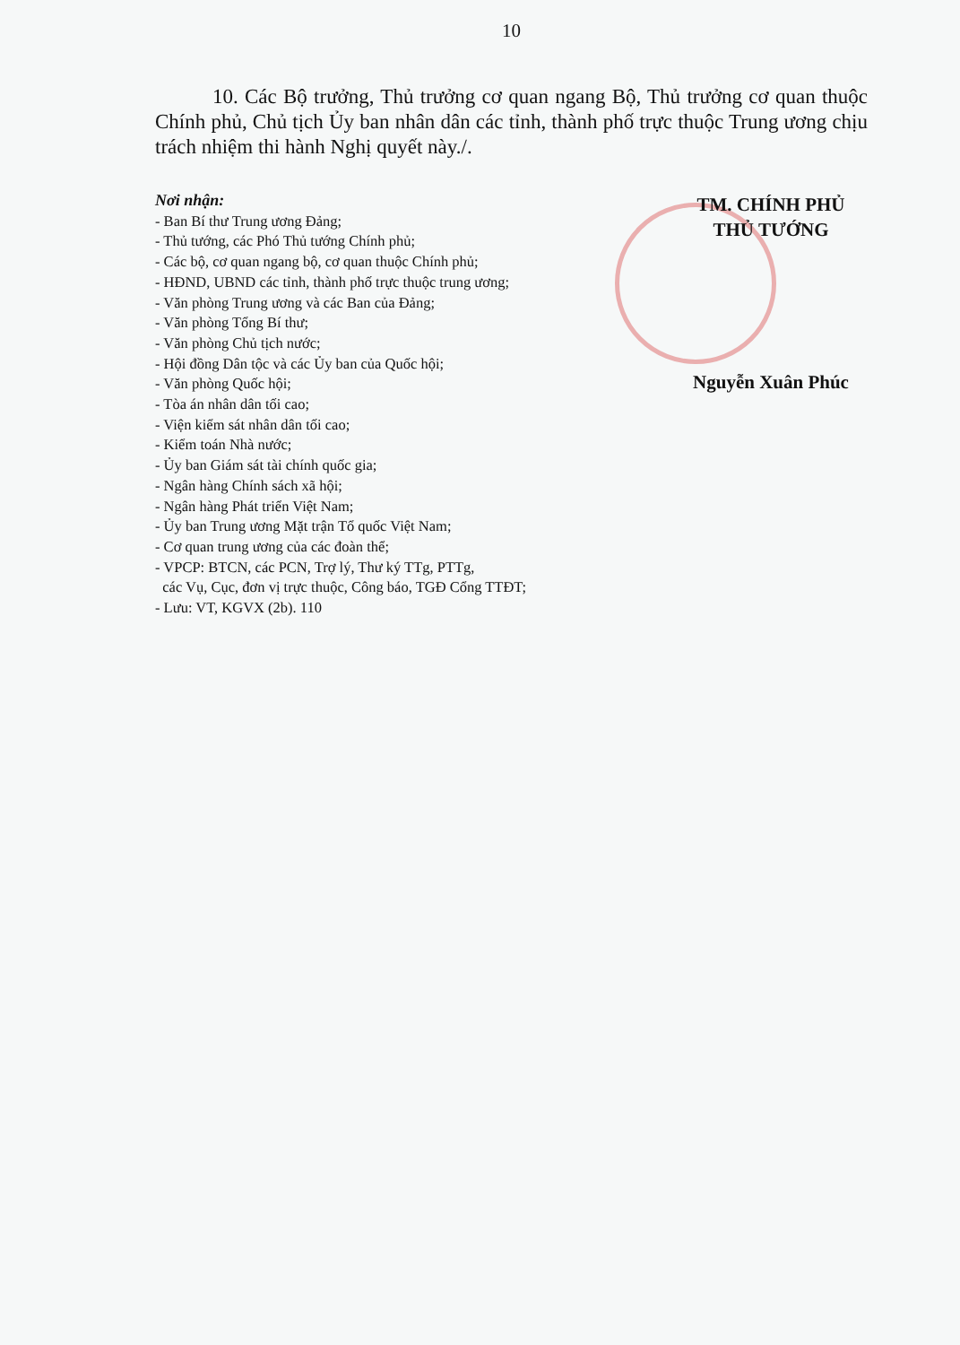10
10. Các Bộ trưởng, Thủ trưởng cơ quan ngang Bộ, Thủ trưởng cơ quan thuộc Chính phủ, Chủ tịch Ủy ban nhân dân các tỉnh, thành phố trực thuộc Trung ương chịu trách nhiệm thi hành Nghị quyết này./.
Nơi nhận:
- Ban Bí thư Trung ương Đảng;
- Thủ tướng, các Phó Thủ tướng Chính phủ;
- Các bộ, cơ quan ngang bộ, cơ quan thuộc Chính phủ;
- HĐND, UBND các tỉnh, thành phố trực thuộc trung ương;
- Văn phòng Trung ương và các Ban của Đảng;
- Văn phòng Tổng Bí thư;
- Văn phòng Chủ tịch nước;
- Hội đồng Dân tộc và các Ủy ban của Quốc hội;
- Văn phòng Quốc hội;
- Tòa án nhân dân tối cao;
- Viện kiểm sát nhân dân tối cao;
- Kiểm toán Nhà nước;
- Ủy ban Giám sát tài chính quốc gia;
- Ngân hàng Chính sách xã hội;
- Ngân hàng Phát triển Việt Nam;
- Ủy ban Trung ương Mặt trận Tổ quốc Việt Nam;
- Cơ quan trung ương của các đoàn thể;
- VPCP: BTCN, các PCN, Trợ lý, Thư ký TTg, PTTg,
các Vụ, Cục, đơn vị trực thuộc, Công báo, TGĐ Cổng TTĐT;
- Lưu: VT, KGVX (2b). 110
TM. CHÍNH PHỦ
THỦ TƯỚNG
Nguyễn Xuân Phúc